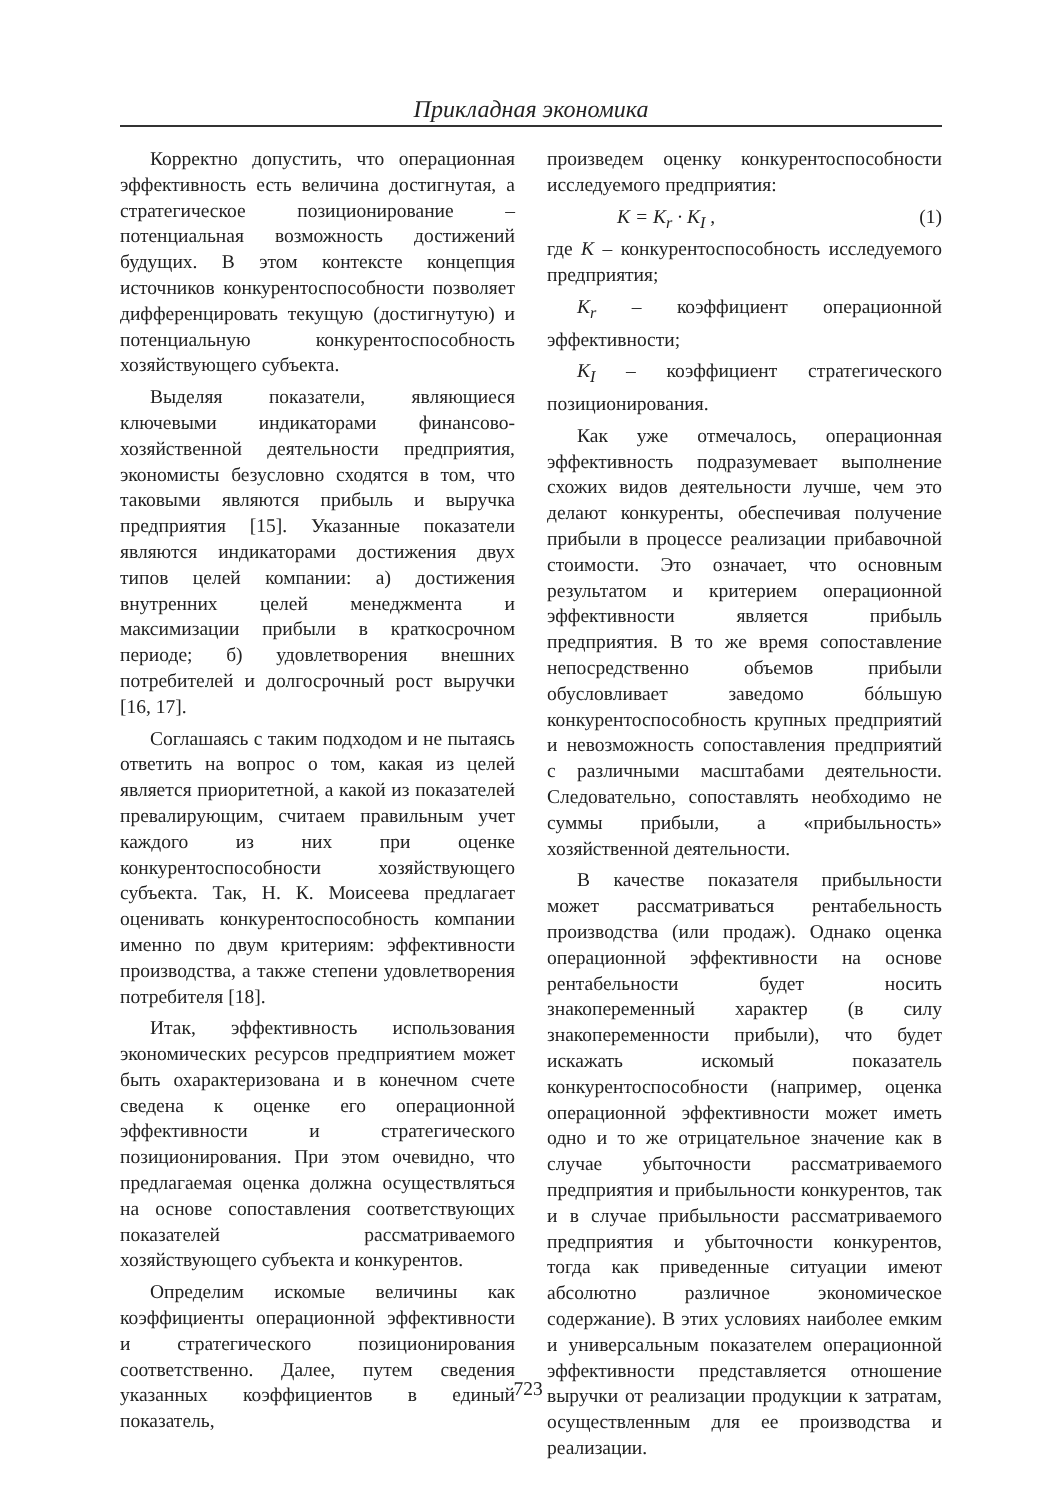Прикладная экономика
Корректно допустить, что операционная эффективность есть величина достигнутая, а стратегическое позиционирование – потенциальная возможность достижений будущих. В этом контексте концепция источников конкурентоспособности позволяет дифференцировать текущую (достигнутую) и потенциальную конкурентоспособность хозяйствующего субъекта.
Выделяя показатели, являющиеся ключевыми индикаторами финансово-хозяйственной деятельности предприятия, экономисты безусловно сходятся в том, что таковыми являются прибыль и выручка предприятия [15]. Указанные показатели являются индикаторами достижения двух типов целей компании: а) достижения внутренних целей менеджмента и максимизации прибыли в краткосрочном периоде; б) удовлетворения внешних потребителей и долгосрочный рост выручки [16, 17].
Соглашаясь с таким подходом и не пытаясь ответить на вопрос о том, какая из целей является приоритетной, а какой из показателей превалирующим, считаем правильным учет каждого из них при оценке конкурентоспособности хозяйствующего субъекта. Так, Н. К. Моисеева предлагает оценивать конкурентоспособность компании именно по двум критериям: эффективности производства, а также степени удовлетворения потребителя [18].
Итак, эффективность использования экономических ресурсов предприятием может быть охарактеризована и в конечном счете сведена к оценке его операционной эффективности и стратегического позиционирования. При этом очевидно, что предлагаемая оценка должна осуществляться на основе сопоставления соответствующих показателей рассматриваемого хозяйствующего субъекта и конкурентов.
Определим искомые величины как коэффициенты операционной эффективности и стратегического позиционирования соответственно. Далее, путем сведения указанных коэффициентов в единый показатель,
произведем оценку конкурентоспособности исследуемого предприятия:
K = K<sub>r</sub> · K<sub>I</sub> , (1)
где K – конкурентоспособность исследуемого предприятия;
K<sub>r</sub> – коэффициент операционной эффективности;
K<sub>I</sub> – коэффициент стратегического позиционирования.
Как уже отмечалось, операционная эффективность подразумевает выполнение схожих видов деятельности лучше, чем это делают конкуренты, обеспечивая получение прибыли в процессе реализации прибавочной стоимости. Это означает, что основным результатом и критерием операционной эффективности является прибыль предприятия. В то же время сопоставление непосредственно объемов прибыли обусловливает заведомо бóльшую конкурентоспособность крупных предприятий и невозможность сопоставления предприятий с различными масштабами деятельности. Следовательно, сопоставлять необходимо не суммы прибыли, а «прибыльность» хозяйственной деятельности.
В качестве показателя прибыльности может рассматриваться рентабельность производства (или продаж). Однако оценка операционной эффективности на основе рентабельности будет носить знакопеременный характер (в силу знакопеременности прибыли), что будет искажать искомый показатель конкурентоспособности (например, оценка операционной эффективности может иметь одно и то же отрицательное значение как в случае убыточности рассматриваемого предприятия и прибыльности конкурентов, так и в случае прибыльности рассматриваемого предприятия и убыточности конкурентов, тогда как приведенные ситуации имеют абсолютно различное экономическое содержание). В этих условиях наиболее емким и универсальным показателем операционной эффективности представляется отношение выручки от реализации продукции к затратам, осуществленным для ее производства и реализации.
723